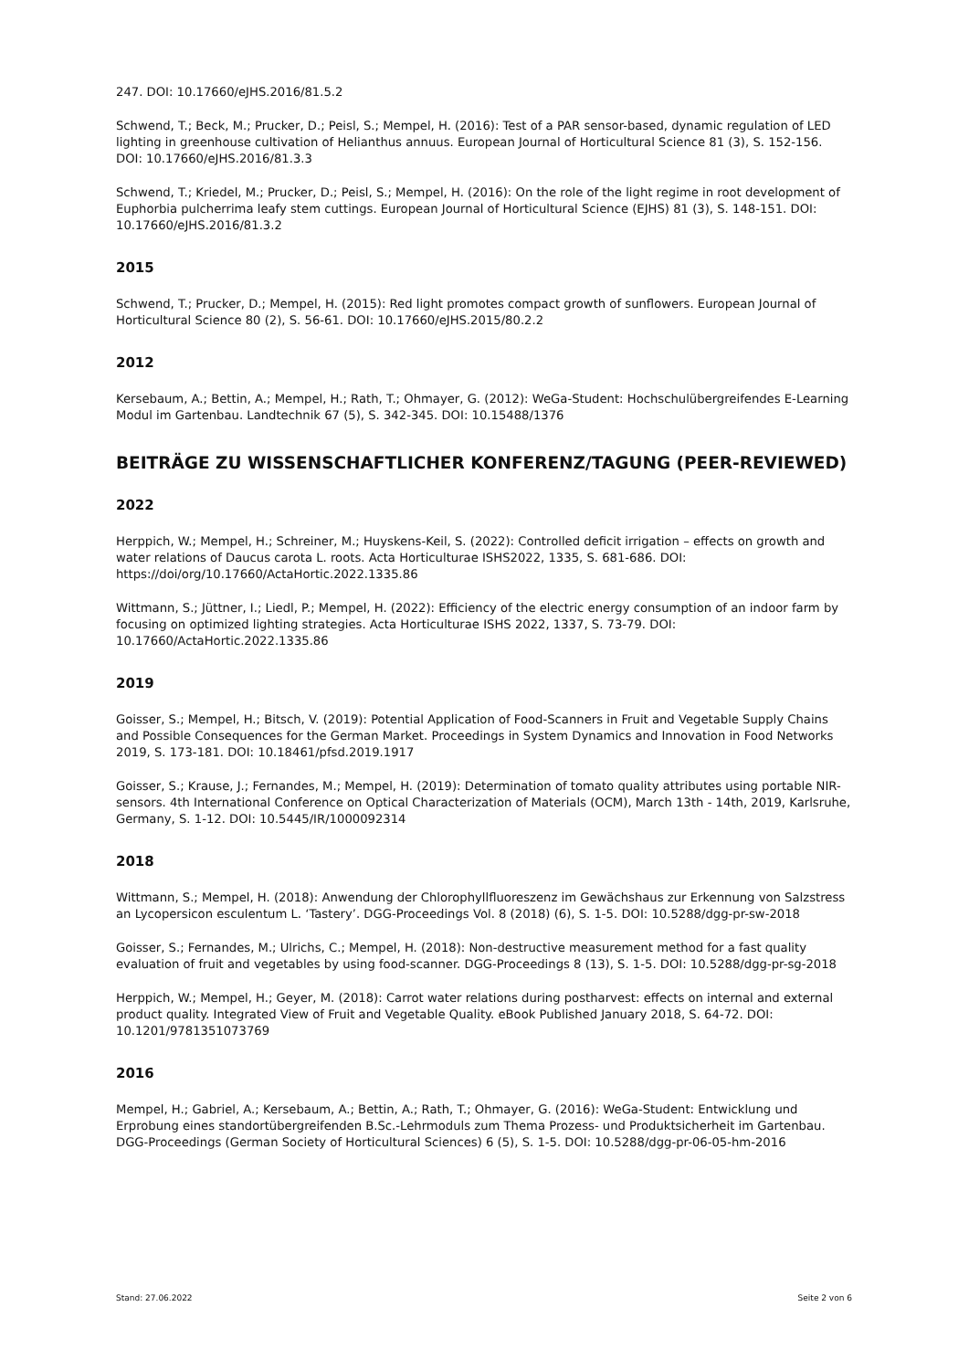247. DOI: 10.17660/eJHS.2016/81.5.2
Schwend, T.; Beck, M.; Prucker, D.; Peisl, S.; Mempel, H. (2016): Test of a PAR sensor-based, dynamic regulation of LED lighting in greenhouse cultivation of Helianthus annuus. European Journal of Horticultural Science 81 (3), S. 152-156. DOI: 10.17660/eJHS.2016/81.3.3
Schwend, T.; Kriedel, M.; Prucker, D.; Peisl, S.; Mempel, H. (2016): On the role of the light regime in root development of Euphorbia pulcherrima leafy stem cuttings. European Journal of Horticultural Science (EJHS) 81 (3), S. 148-151. DOI: 10.17660/eJHS.2016/81.3.2
2015
Schwend, T.; Prucker, D.; Mempel, H. (2015): Red light promotes compact growth of sunflowers. European Journal of Horticultural Science 80 (2), S. 56-61. DOI: 10.17660/eJHS.2015/80.2.2
2012
Kersebaum, A.; Bettin, A.; Mempel, H.; Rath, T.; Ohmayer, G. (2012): WeGa-Student: Hochschulübergreifendes E-Learning Modul im Gartenbau. Landtechnik 67 (5), S. 342-345. DOI: 10.15488/1376
BEITRÄGE ZU WISSENSCHAFTLICHER KONFERENZ/TAGUNG (PEER-REVIEWED)
2022
Herppich, W.; Mempel, H.; Schreiner, M.; Huyskens-Keil, S. (2022): Controlled deficit irrigation – effects on growth and water relations of Daucus carota L. roots. Acta Horticulturae ISHS2022, 1335, S. 681-686. DOI: https://doi/org/10.17660/ActaHortic.2022.1335.86
Wittmann, S.; Jüttner, I.; Liedl, P.; Mempel, H. (2022): Efficiency of the electric energy consumption of an indoor farm by focusing on optimized lighting strategies. Acta Horticulturae ISHS 2022, 1337, S. 73-79. DOI: 10.17660/ActaHortic.2022.1335.86
2019
Goisser, S.; Mempel, H.; Bitsch, V. (2019): Potential Application of Food-Scanners in Fruit and Vegetable Supply Chains and Possible Consequences for the German Market. Proceedings in System Dynamics and Innovation in Food Networks 2019, S. 173-181. DOI: 10.18461/pfsd.2019.1917
Goisser, S.; Krause, J.; Fernandes, M.; Mempel, H. (2019): Determination of tomato quality attributes using portable NIR-sensors. 4th International Conference on Optical Characterization of Materials (OCM), March 13th - 14th, 2019, Karlsruhe, Germany, S. 1-12. DOI: 10.5445/IR/1000092314
2018
Wittmann, S.; Mempel, H. (2018): Anwendung der Chlorophyllfluoreszenz im Gewächshaus zur Erkennung von Salzstress an Lycopersicon esculentum L. ‘Tastery’. DGG-Proceedings Vol. 8 (2018) (6), S. 1-5. DOI: 10.5288/dgg-pr-sw-2018
Goisser, S.; Fernandes, M.; Ulrichs, C.; Mempel, H. (2018): Non-destructive measurement method for a fast quality evaluation of fruit and vegetables by using food-scanner. DGG-Proceedings 8 (13), S. 1-5. DOI: 10.5288/dgg-pr-sg-2018
Herppich, W.; Mempel, H.; Geyer, M. (2018): Carrot water relations during postharvest: effects on internal and external product quality. Integrated View of Fruit and Vegetable Quality. eBook Published January 2018, S. 64-72. DOI: 10.1201/9781351073769
2016
Mempel, H.; Gabriel, A.; Kersebaum, A.; Bettin, A.; Rath, T.; Ohmayer, G. (2016): WeGa-Student: Entwicklung und Erprobung eines standortübergreifenden B.Sc.-Lehrmoduls zum Thema Prozess- und Produktsicherheit im Gartenbau. DGG-Proceedings (German Society of Horticultural Sciences) 6 (5), S. 1-5. DOI: 10.5288/dgg-pr-06-05-hm-2016
Stand: 27.06.2022 Seite 2 von 6